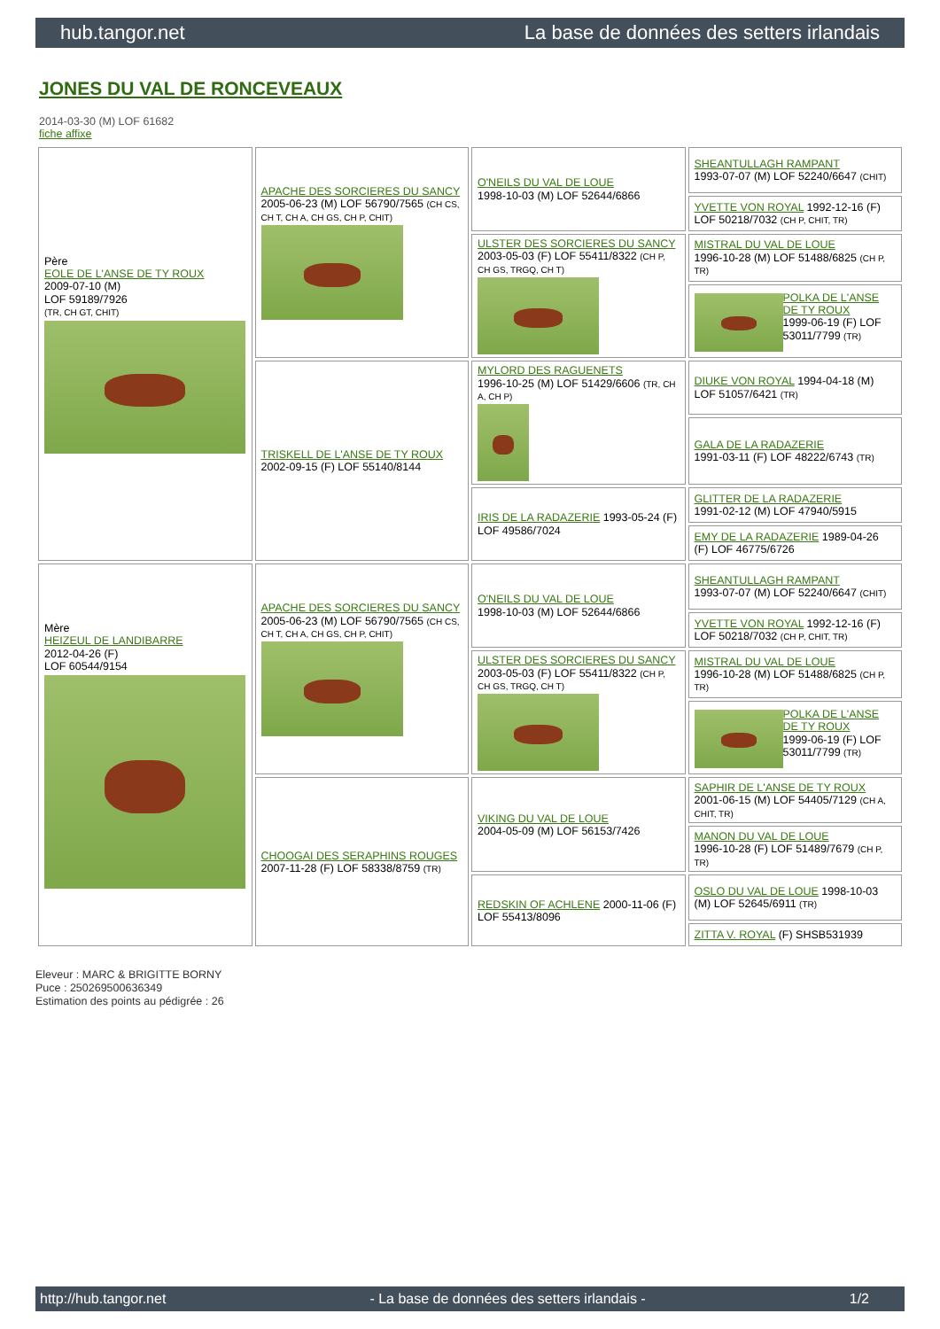hub.tangor.net La base de données des setters irlandais
JONES DU VAL DE RONCEVEAUX
2014-03-30 (M) LOF 61682
fiche affixe
| Père EOLE DE L'ANSE DE TY ROUX 2009-07-10 (M) LOF 59189/7926 (TR, CH GT, CHIT) | APACHE DES SORCIERES DU SANCY 2005-06-23 (M) LOF 56790/7565 (CH CS, CH T, CH A, CH GS, CH P, CHIT) | O'NEILS DU VAL DE LOUE 1998-10-03 (M) LOF 52644/6866 | SHEANTULLAGH RAMPANT 1993-07-07 (M) LOF 52240/6647 (CHIT) |
| | | | YVETTE VON ROYAL 1992-12-16 (F) LOF 50218/7032 (CH P, CHIT, TR) |
| | | ULSTER DES SORCIERES DU SANCY 2003-05-03 (F) LOF 55411/8322 (CH P, CH GS, TRGQ, CH T) | MISTRAL DU VAL DE LOUE 1996-10-28 (M) LOF 51488/6825 (CH P, TR) |
| | | | POLKA DE L'ANSE DE TY ROUX 1999-06-19 (F) LOF 53011/7799 (TR) |
| | TRISKELL DE L'ANSE DE TY ROUX 2002-09-15 (F) LOF 55140/8144 | MYLORD DES RAGUENETS 1996-10-25 (M) LOF 51429/6606 (TR, CH A, CH P) | DIUKE VON ROYAL 1994-04-18 (M) LOF 51057/6421 (TR) |
| | | | GALA DE LA RADAZERIE 1991-03-11 (F) LOF 48222/6743 (TR) |
| | | IRIS DE LA RADAZERIE 1993-05-24 (F) LOF 49586/7024 | GLITTER DE LA RADAZERIE 1991-02-12 (M) LOF 47940/5915 |
| | | | EMY DE LA RADAZERIE 1989-04-26 (F) LOF 46775/6726 |
| Mère HEIZEUL DE LANDIBARRE 2012-04-26 (F) LOF 60544/9154 | APACHE DES SORCIERES DU SANCY 2005-06-23 (M) LOF 56790/7565 (CH CS, CH T, CH A, CH GS, CH P, CHIT) | O'NEILS DU VAL DE LOUE 1998-10-03 (M) LOF 52644/6866 | SHEANTULLAGH RAMPANT 1993-07-07 (M) LOF 52240/6647 (CHIT) |
| | | | YVETTE VON ROYAL 1992-12-16 (F) LOF 50218/7032 (CH P, CHIT, TR) |
| | | ULSTER DES SORCIERES DU SANCY 2003-05-03 (F) LOF 55411/8322 (CH P, CH GS, TRGQ, CH T) | MISTRAL DU VAL DE LOUE 1996-10-28 (M) LOF 51488/6825 (CH P, TR) |
| | | | POLKA DE L'ANSE DE TY ROUX 1999-06-19 (F) LOF 53011/7799 (TR) |
| | CHOOGAI DES SERAPHINS ROUGES 2007-11-28 (F) LOF 58338/8759 (TR) | VIKING DU VAL DE LOUE 2004-05-09 (M) LOF 56153/7426 | SAPHIR DE L'ANSE DE TY ROUX 2001-06-15 (M) LOF 54405/7129 (CH A, CHIT, TR) |
| | | | MANON DU VAL DE LOUE 1996-10-28 (F) LOF 51489/7679 (CH P, TR) |
| | | REDSKIN OF ACHLENE 2000-11-06 (F) LOF 55413/8096 | OSLO DU VAL DE LOUE 1998-10-03 (M) LOF 52645/6911 (TR) |
| | | | ZITTA V. ROYAL (F) SHSB531939 |
Eleveur : MARC & BRIGITTE BORNY
Puce : 250269500636349
Estimation des points au pédigrée : 26
http://hub.tangor.net - La base de données des setters irlandais - 1/2